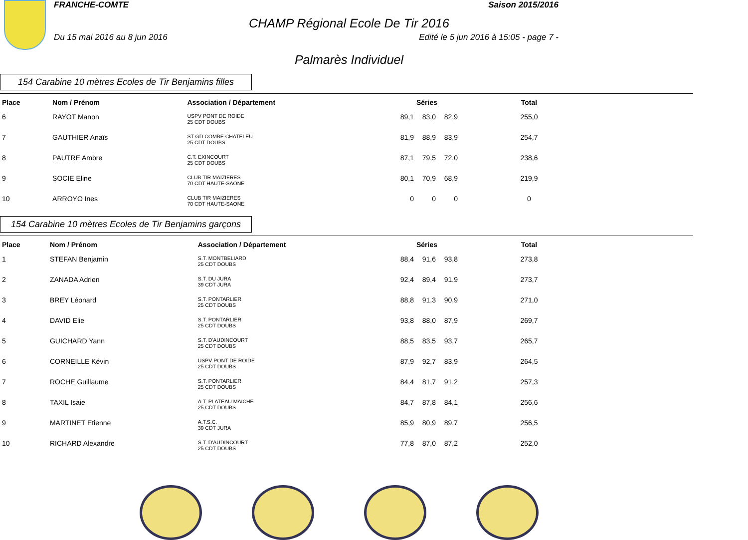FRANCHE-COMTE Saison 2015/2016
CHAMP Régional Ecole De Tir 2016
Du 15 mai 2016 au 8 jun 2016 Edité le 5 jun 2016 à 15:05 - page 7 -
Palmarès Individuel
154 Carabine 10 mètres Ecoles de Tir Benjamins filles
| Place | Nom / Prénom | Association / Département | Séries | | | Total |
| --- | --- | --- | --- | --- | --- | --- |
| 6 | RAYOT Manon | USPV PONT DE ROIDE 25 CDT DOUBS | 89,1 | 83,0 | 82,9 | 255,0 |
| 7 | GAUTHIER Anaïs | ST GD COMBE CHATELEU 25 CDT DOUBS | 81,9 | 88,9 | 83,9 | 254,7 |
| 8 | PAUTRE Ambre | C.T. EXINCOURT 25 CDT DOUBS | 87,1 | 79,5 | 72,0 | 238,6 |
| 9 | SOCIE Eline | CLUB TIR MAIZIERES 70 CDT HAUTE-SAONE | 80,1 | 70,9 | 68,9 | 219,9 |
| 10 | ARROYO Ines | CLUB TIR MAIZIERES 70 CDT HAUTE-SAONE | 0 | 0 | 0 | 0 |
154 Carabine 10 mètres Ecoles de Tir Benjamins garçons
| Place | Nom / Prénom | Association / Département | Séries | | | Total |
| --- | --- | --- | --- | --- | --- | --- |
| 1 | STEFAN Benjamin | S.T. MONTBELIARD 25 CDT DOUBS | 88,4 | 91,6 | 93,8 | 273,8 |
| 2 | ZANADA Adrien | S.T. DU JURA 39 CDT JURA | 92,4 | 89,4 | 91,9 | 273,7 |
| 3 | BREY Léonard | S.T. PONTARLIER 25 CDT DOUBS | 88,8 | 91,3 | 90,9 | 271,0 |
| 4 | DAVID Elie | S.T. PONTARLIER 25 CDT DOUBS | 93,8 | 88,0 | 87,9 | 269,7 |
| 5 | GUICHARD Yann | S.T. D'AUDINCOURT 25 CDT DOUBS | 88,5 | 83,5 | 93,7 | 265,7 |
| 6 | CORNEILLE Kévin | USPV PONT DE ROIDE 25 CDT DOUBS | 87,9 | 92,7 | 83,9 | 264,5 |
| 7 | ROCHE Guillaume | S.T. PONTARLIER 25 CDT DOUBS | 84,4 | 81,7 | 91,2 | 257,3 |
| 8 | TAXIL Isaie | A.T. PLATEAU MAICHE 25 CDT DOUBS | 84,7 | 87,8 | 84,1 | 256,6 |
| 9 | MARTINET Etienne | A.T.S.C. 39 CDT JURA | 85,9 | 80,9 | 89,7 | 256,5 |
| 10 | RICHARD Alexandre | S.T. D'AUDINCOURT 25 CDT DOUBS | 77,8 | 87,0 | 87,2 | 252,0 |